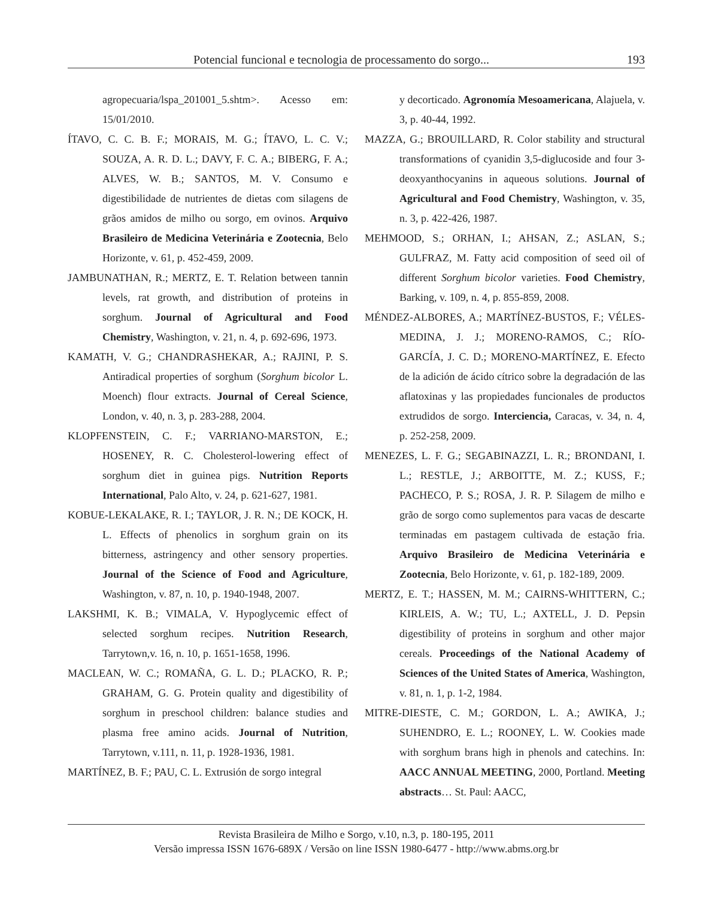Potencial funcional e tecnologia de processamento do sorgo... 193
agropecuaria/lspa_201001_5.shtm>. Acesso em: 15/01/2010.
ÍTAVO, C. C. B. F.; MORAIS, M. G.; ÍTAVO, L. C. V.; SOUZA, A. R. D. L.; DAVY, F. C. A.; BIBERG, F. A.; ALVES, W. B.; SANTOS, M. V. Consumo e digestibilidade de nutrientes de dietas com silagens de grãos amidos de milho ou sorgo, em ovinos. Arquivo Brasileiro de Medicina Veterinária e Zootecnia, Belo Horizonte, v. 61, p. 452-459, 2009.
JAMBUNATHAN, R.; MERTZ, E. T. Relation between tannin levels, rat growth, and distribution of proteins in sorghum. Journal of Agricultural and Food Chemistry, Washington, v. 21, n. 4, p. 692-696, 1973.
KAMATH, V. G.; CHANDRASHEKAR, A.; RAJINI, P. S. Antiradical properties of sorghum (Sorghum bicolor L. Moench) flour extracts. Journal of Cereal Science, London, v. 40, n. 3, p. 283-288, 2004.
KLOPFENSTEIN, C. F.; VARRIANO-MARSTON, E.; HOSENEY, R. C. Cholesterol-lowering effect of sorghum diet in guinea pigs. Nutrition Reports International, Palo Alto, v. 24, p. 621-627, 1981.
KOBUE-LEKALAKE, R. I.; TAYLOR, J. R. N.; DE KOCK, H. L. Effects of phenolics in sorghum grain on its bitterness, astringency and other sensory properties. Journal of the Science of Food and Agriculture, Washington, v. 87, n. 10, p. 1940-1948, 2007.
LAKSHMI, K. B.; VIMALA, V. Hypoglycemic effect of selected sorghum recipes. Nutrition Research, Tarrytown,v. 16, n. 10, p. 1651-1658, 1996.
MACLEAN, W. C.; ROMAÑA, G. L. D.; PLACKO, R. P.; GRAHAM, G. G. Protein quality and digestibility of sorghum in preschool children: balance studies and plasma free amino acids. Journal of Nutrition, Tarrytown, v.111, n. 11, p. 1928-1936, 1981.
MARTÍNEZ, B. F.; PAU, C. L. Extrusión de sorgo integral
y decorticado. Agronomía Mesoamericana, Alajuela, v. 3, p. 40-44, 1992.
MAZZA, G.; BROUILLARD, R. Color stability and structural transformations of cyanidin 3,5-diglucoside and four 3-deoxyanthocyanins in aqueous solutions. Journal of Agricultural and Food Chemistry, Washington, v. 35, n. 3, p. 422-426, 1987.
MEHMOOD, S.; ORHAN, I.; AHSAN, Z.; ASLAN, S.; GULFRAZ, M. Fatty acid composition of seed oil of different Sorghum bicolor varieties. Food Chemistry, Barking, v. 109, n. 4, p. 855-859, 2008.
MÉNDEZ-ALBORES, A.; MARTÍNEZ-BUSTOS, F.; VÉLES-MEDINA, J. J.; MORENO-RAMOS, C.; RÍO-GARCÍA, J. C. D.; MORENO-MARTÍNEZ, E. Efecto de la adición de ácido cítrico sobre la degradación de las aflatoxinas y las propiedades funcionales de productos extrudidos de sorgo. Interciencia, Caracas, v. 34, n. 4, p. 252-258, 2009.
MENEZES, L. F. G.; SEGABINAZZI, L. R.; BRONDANI, I. L.; RESTLE, J.; ARBOITTE, M. Z.; KUSS, F.; PACHECO, P. S.; ROSA, J. R. P. Silagem de milho e grão de sorgo como suplementos para vacas de descarte terminadas em pastagem cultivada de estação fria. Arquivo Brasileiro de Medicina Veterinária e Zootecnia, Belo Horizonte, v. 61, p. 182-189, 2009.
MERTZ, E. T.; HASSEN, M. M.; CAIRNS-WHITTERN, C.; KIRLEIS, A. W.; TU, L.; AXTELL, J. D. Pepsin digestibility of proteins in sorghum and other major cereals. Proceedings of the National Academy of Sciences of the United States of America, Washington, v. 81, n. 1, p. 1-2, 1984.
MITRE-DIESTE, C. M.; GORDON, L. A.; AWIKA, J.; SUHENDRO, E. L.; ROONEY, L. W. Cookies made with sorghum brans high in phenols and catechins. In: AACC ANNUAL MEETING, 2000, Portland. Meeting abstracts… St. Paul: AACC,
Revista Brasileira de Milho e Sorgo, v.10, n.3, p. 180-195, 2011
Versão impressa ISSN 1676-689X / Versão on line ISSN 1980-6477 - http://www.abms.org.br